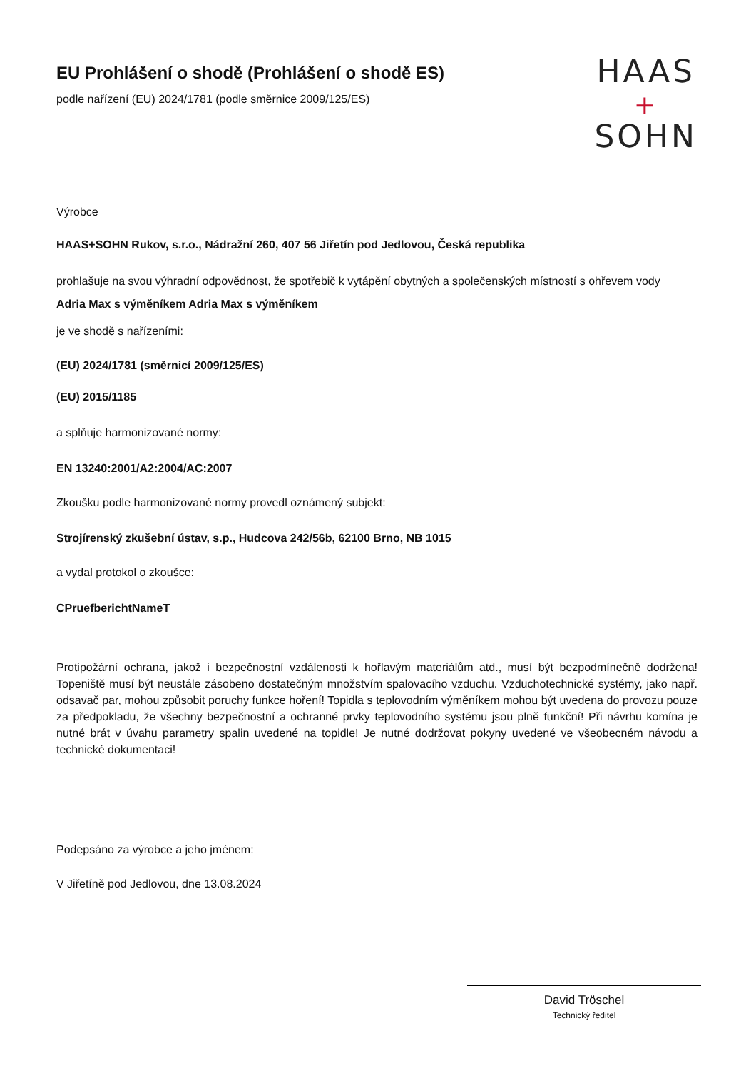EU Prohlášení o shodě (Prohlášení o shodě ES)
podle nařízení (EU) 2024/1781 (podle směrnice 2009/125/ES)
HAAS
+
SOHN
Výrobce
HAAS+SOHN Rukov, s.r.o., Nádražní 260, 407 56 Jiřetín pod Jedlovou, Česká republika
prohlašuje na svou výhradní odpovědnost, že spotřebič k vytápění obytných a společenských místností s ohřevem vody
Adria Max s výměníkem Adria Max s výměníkem
je ve shodě s nařízeními:
(EU) 2024/1781 (směrnicí 2009/125/ES)
(EU) 2015/1185
a splňuje harmonizované normy:
EN 13240:2001/A2:2004/AC:2007
Zkoušku podle harmonizované normy provedl oznámený subjekt:
Strojírenský zkušební ústav, s.p., Hudcova 242/56b, 62100 Brno, NB 1015
a vydal protokol o zkoušce:
CPruefberichtNameT
Protipožární ochrana, jakož i bezpečnostní vzdálenosti k hořlavým materiálům atd., musí být bezpodmínečně dodržena! Topeniště musí být neustále zásobeno dostatečným množstvím spalovacího vzduchu. Vzduchotechnické systémy, jako např. odsavač par, mohou způsobit poruchy funkce hoření! Topidla s teplovodním výměníkem mohou být uvedena do provozu pouze za předpokladu, že všechny bezpečnostní a ochranné prvky teplovodního systému jsou plně funkční! Při návrhu komína je nutné brát v úvahu parametry spalin uvedené na topidle! Je nutné dodržovat pokyny uvedené ve všeobecném návodu a technické dokumentaci!
Podepsáno za výrobce a jeho jménem:
V Jiřetíně pod Jedlovou, dne 13.08.2024
David Tröschel
Technický ředitel